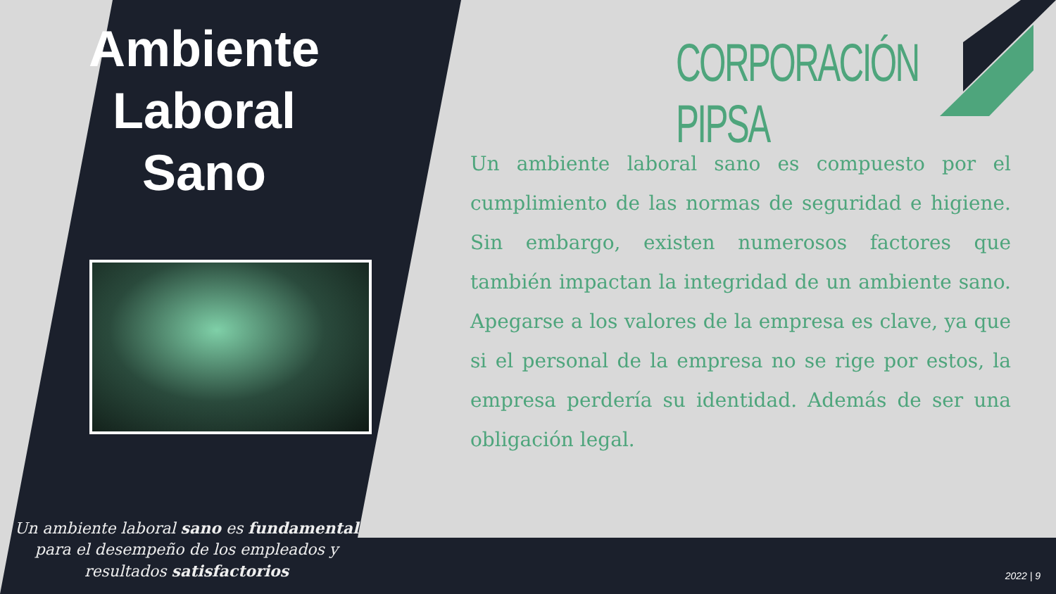Ambiente
Laboral
Sano
Un ambiente laboral sano es fundamental para el desempeño de los empleados y resultados satisfactorios
CORPORACIÓN PIPSA
Un ambiente laboral sano es compuesto por el cumplimiento de las normas de seguridad e higiene. Sin embargo, existen numerosos factores que también impactan la integridad de un ambiente sano. Apegarse a los valores de la empresa es clave, ya que si el personal de la empresa no se rige por estos, la empresa perdería su identidad. Además de ser una obligación legal.
2022 | 9